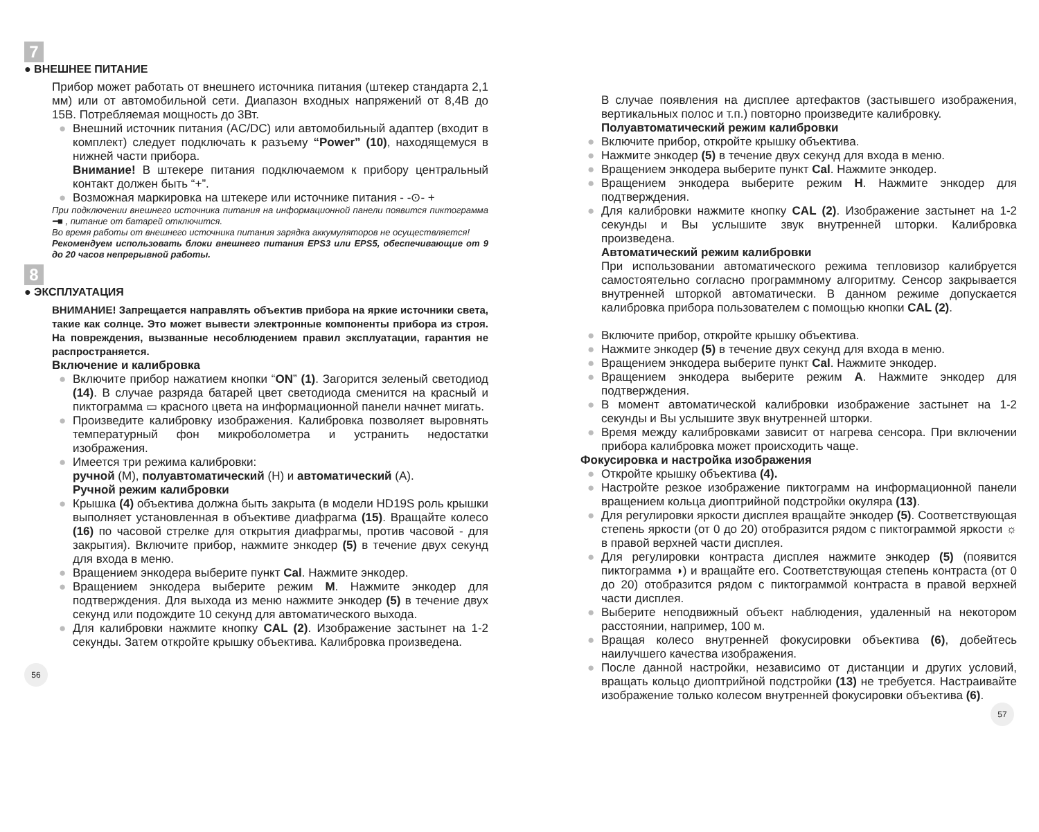7
● ВНЕШНЕЕ ПИТАНИЕ
Прибор может работать от внешнего источника питания (штекер стандарта 2,1 мм) или от автомобильной сети. Диапазон входных напряжений от 8,4В до 15В. Потребляемая мощность до 3Вт.
● Внешний источник питания (AC/DC) или автомобильный адаптер (входит в комплект) следует подключать к разъему “Power” (10), находящемуся в нижней части прибора.
Внимание! В штекере питания подключаемом к прибору центральный контакт должен быть “+”.
● Возможная маркировка на штекере или источнике питания - ‑⊙‑ +
При подключении внешнего источника питания на информационной панели появится пиктограмма ━■ , питание от батарей отключится.
Во время работы от внешнего источника питания зарядка аккумуляторов не осуществляется!
Рекомендуем использовать блоки внешнего питания EPS3 или EPS5, обеспечивающие от 9 до 20 часов непрерывной работы.
8
● ЭКСПЛУАТАЦИЯ
ВНИМАНИЕ! Запрещается направлять объектив прибора на яркие источники света, такие как солнце. Это может вывести электронные компоненты прибора из строя. На повреждения, вызванные несоблюдением правил эксплуатации, гарантия не распространяется.
Включение и калибровка
● Включите прибор нажатием кнопки “ON” (1). Загорится зеленый светодиод (14). В случае разряда батарей цвет светодиода сменится на красный и пиктограмма ▭ красного цвета на информационной панели начнет мигать.
● Произведите калибровку изображения. Калибровка позволяет выровнять температурный фон микроболометра и устранить недостатки изображения.
● Имеется три режима калибровки:
ручной (M), полуавтоматический (H) и автоматический (A).
Ручной режим калибровки
● Крышка (4) объектива должна быть закрыта (в модели HD19S роль крышки выполняет установленная в объективе диафрагма (15). Вращайте колесо (16) по часовой стрелке для открытия диафрагмы, против часовой - для закрытия). Включите прибор, нажмите энкодер (5) в течение двух секунд для входа в меню.
● Вращением энкодера выберите пункт Cal. Нажмите энкодер.
● Вращением энкодера выберите режим M. Нажмите энкодер для подтверждения. Для выхода из меню нажмите энкодер (5) в течение двух секунд или подождите 10 секунд для автоматического выхода.
● Для калибровки нажмите кнопку CAL (2). Изображение застынет на 1-2 секунды. Затем откройте крышку объектива. Калибровка произведена.
56
В случае появления на дисплее артефактов (застывшего изображения, вертикальных полос и т.п.) повторно произведите калибровку.
Полуавтоматический режим калибровки
● Включите прибор, откройте крышку объектива.
● Нажмите энкодер (5) в течение двух секунд для входа в меню.
● Вращением энкодера выберите пункт Cal. Нажмите энкодер.
● Вращением энкодера выберите режим H. Нажмите энкодер для подтверждения.
● Для калибровки нажмите кнопку CAL (2). Изображение застынет на 1-2 секунды и Вы услышите звук внутренней шторки. Калибровка произведена.
Автоматический режим калибровки
При использовании автоматического режима тепловизор калибруется самостоятельно согласно программному алгоритму. Сенсор закрывается внутренней шторкой автоматически. В данном режиме допускается калибровка прибора пользователем с помощью кнопки CAL (2).
● Включите прибор, откройте крышку объектива.
● Нажмите энкодер (5) в течение двух секунд для входа в меню.
● Вращением энкодера выберите пункт Cal. Нажмите энкодер.
● Вращением энкодера выберите режим A. Нажмите энкодер для подтверждения.
● В момент автоматической калибровки изображение застынет на 1-2 секунды и Вы услышите звук внутренней шторки.
● Время между калибровками зависит от нагрева сенсора. При включении прибора калибровка может происходить чаще.
Фокусировка и настройка изображения
● Откройте крышку объектива (4).
● Настройте резкое изображение пиктограмм на информационной панели вращением кольца диоптрийной подстройки окуляра (13).
● Для регулировки яркости дисплея вращайте энкодер (5). Соответствующая степень яркости (от 0 до 20) отобразится рядом с пиктограммой яркости ☼ в правой верхней части дисплея.
● Для регулировки контраста дисплея нажмите энкодер (5) (появится пиктограмма ◑) и вращайте его. Соответствующая степень контраста (от 0 до 20) отобразится рядом с пиктограммой контраста в правой верхней части дисплея.
● Выберите неподвижный объект наблюдения, удаленный на некотором расстоянии, например, 100 м.
● Вращая колесо внутренней фокусировки объектива (6), добейтесь наилучшего качества изображения.
● После данной настройки, независимо от дистанции и других условий, вращать кольцо диоптрийной подстройки (13) не требуется. Настраивайте изображение только колесом внутренней фокусировки объектива (6).
57